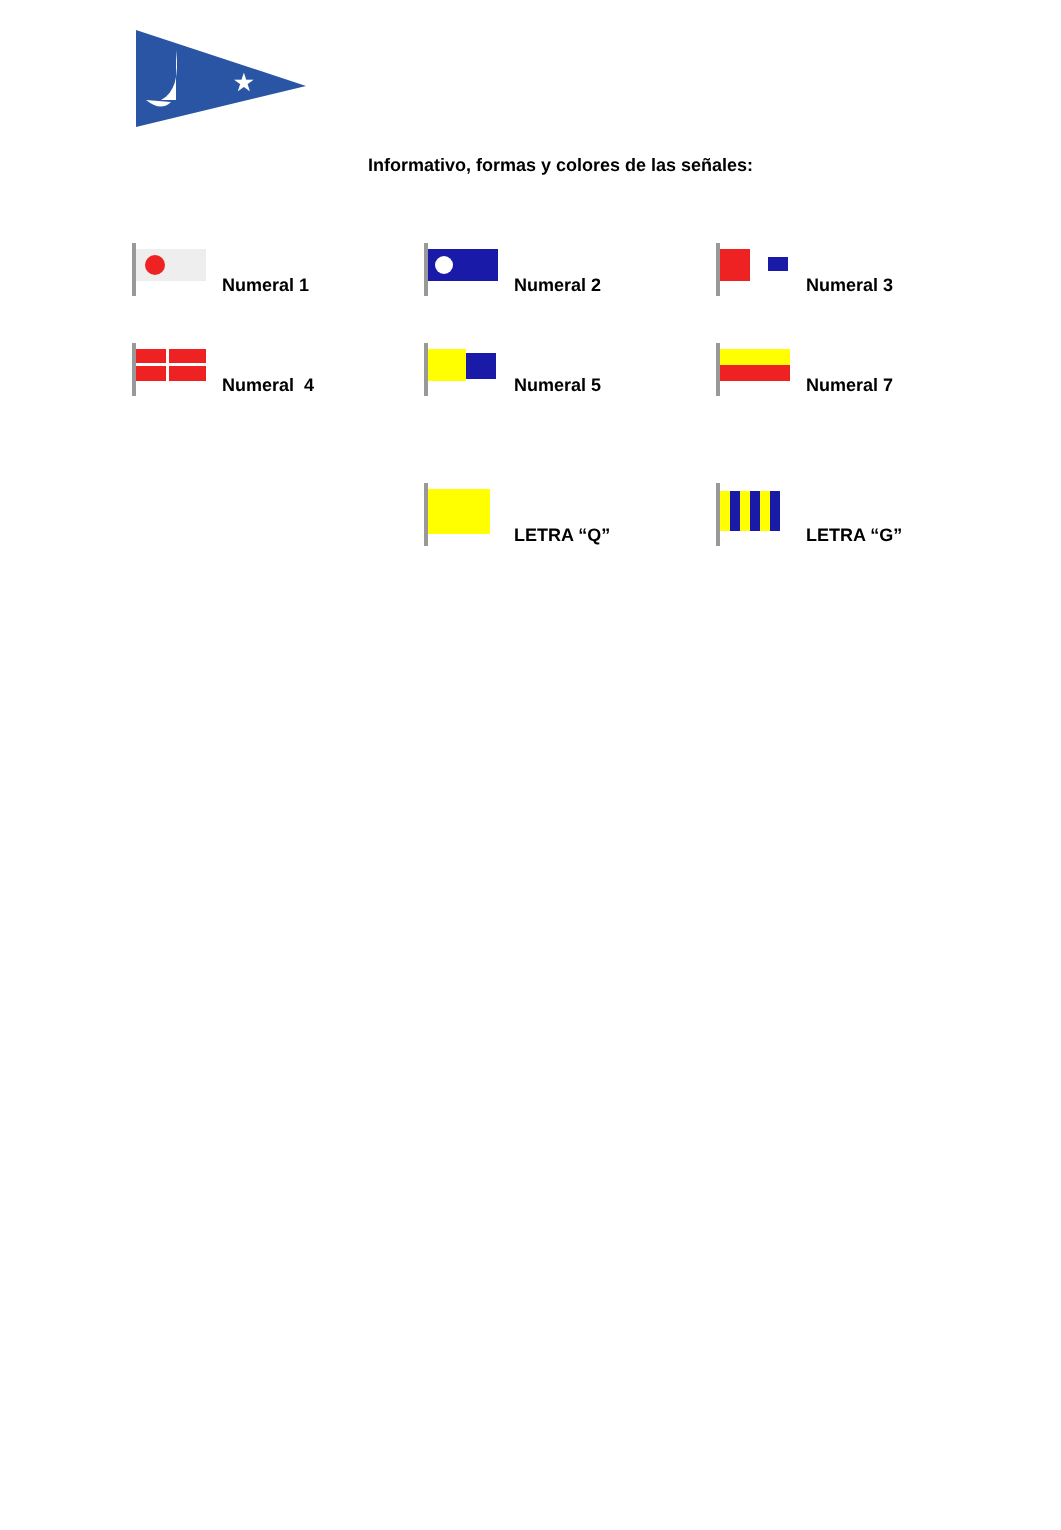★
Informativo, formas y colores de las señales:
Numeral 1
Numeral 2
Numeral 3
Numeral 4
Numeral 5
Numeral 7
LETRA “Q”
LETRA “G”